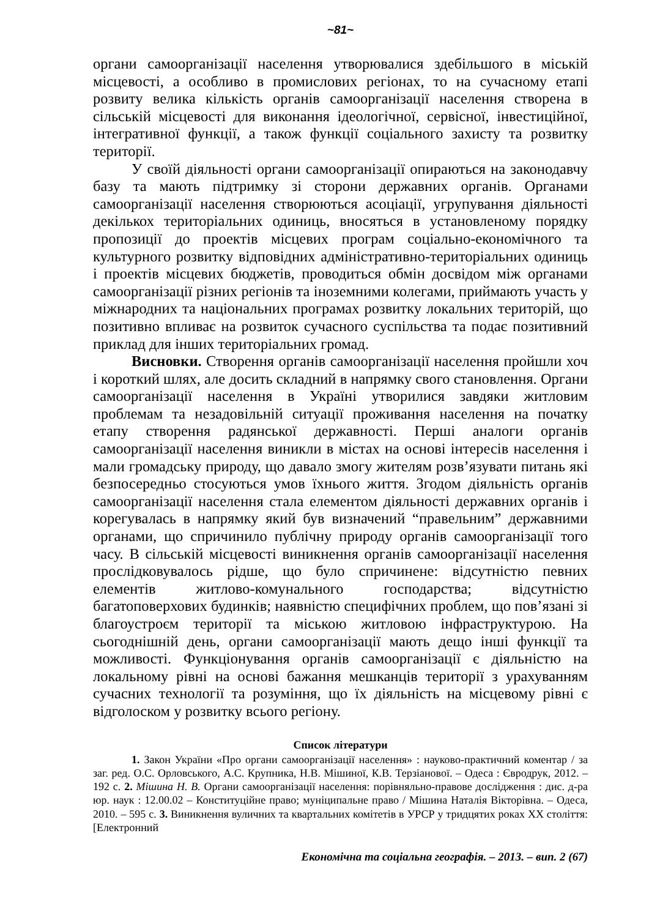~81~
органи самоорганізації населення утворювалися здебільшого в міській місцевості, а особливо в промислових регіонах, то на сучасному етапі розвиту велика кількість органів самоорганізації населення створена в сільській місцевості для виконання ідеологічної, сервісної, інвестиційної, інтегративної функції, а також функції соціального захисту та розвитку території.
У своїй діяльності органи самоорганізації опираються на законодавчу базу та мають підтримку зі сторони державних органів. Органами самоорганізації населення створюються асоціації, угрупування діяльності декількох територіальних одиниць, вносяться в установленому порядку пропозиції до проектів місцевих програм соціально-економічного та культурного розвитку відповідних адміністративно-територіальних одиниць і проектів місцевих бюджетів, проводиться обмін досвідом між органами самоорганізації різних регіонів та іноземними колегами, приймають участь у міжнародних та національних програмах розвитку локальних територій, що позитивно впливає на розвиток сучасного суспільства та подає позитивний приклад для інших територіальних громад.
Висновки. Створення органів самоорганізації населення пройшли хоч і короткий шлях, але досить складний в напрямку свого становлення. Органи самоорганізації населення в Україні утворилися завдяки житловим проблемам та незадовільній ситуації проживання населення на початку етапу створення радянської державності. Перші аналоги органів самоорганізації населення виникли в містах на основі інтересів населення і мали громадську природу, що давало змогу жителям розв’язувати питань які безпосередньо стосуються умов їхнього життя. Згодом діяльність органів самоорганізації населення стала елементом діяльності державних органів і корегувалась в напрямку який був визначений “правельним” державними органами, що спричинило публічну природу органів самоорганізації того часу. В сільській місцевості виникнення органів самоорганізації населення прослідковувалось рідше, що було спричинене: відсутністю певних елементів житлово-комунального господарства; відсутністю багатоповерхових будинків; наявністю специфічних проблем, що пов’язані зі благоустроєм території та міською житловою інфраструктурою. На сьогоднішній день, органи самоорганізації мають дещо інші функції та можливості. Функціонування органів самоорганізації є діяльністю на локальному рівні на основі бажання мешканців території з урахуванням сучасних технології та розуміння, що їх діяльність на місцевому рівні є відголоском у розвитку всього регіону.
Список літератури
1. Закон України «Про органи самоорганізації населення» : науково-практичний коментар / за заг. ред. О.С. Орловського, А.С. Крупника, Н.В. Мішиної, К.В. Терзіанової. – Одеса : Євродрук, 2012. – 192 с. 2. Мішина Н. В. Органи самоорганізації населення: порівняльно-правове дослідження : дис. д-ра юр. наук : 12.00.02 – Конституційне право; муніципальне право / Мішина Наталія Вікторівна. – Одеса, 2010. – 595 с. 3. Виникнення вуличних та квартальних комітетів в УРСР у тридцятих роках XX століття: [Електронний
Економічна та соціальна географія. – 2013. – вип. 2 (67)